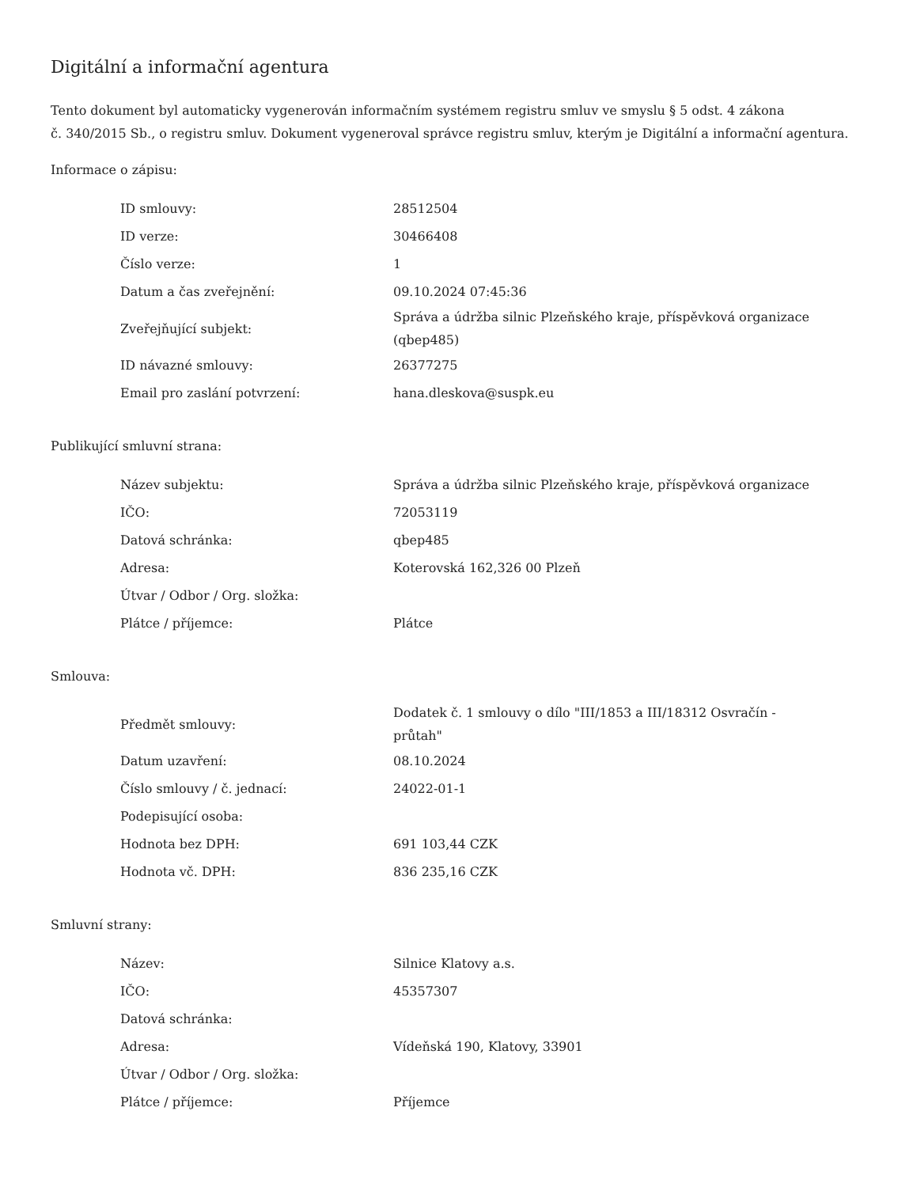Digitální a informační agentura
Tento dokument byl automaticky vygenerován informačním systémem registru smluv ve smyslu § 5 odst. 4 zákona
č. 340/2015 Sb., o registru smluv. Dokument vygeneroval správce registru smluv, kterým je Digitální a informační agentura.
Informace o zápisu:
| ID smlouvy: | 28512504 |
| ID verze: | 30466408 |
| Číslo verze: | 1 |
| Datum a čas zveřejnění: | 09.10.2024 07:45:36 |
| Zveřejňující subjekt: | Správa a údržba silnic Plzeňského kraje, příspěvková organizace (qbep485) |
| ID návazné smlouvy: | 26377275 |
| Email pro zaslání potvrzení: | hana.dleskova@suspk.eu |
Publikující smluvní strana:
| Název subjektu: | Správa a údržba silnic Plzeňského kraje, příspěvková organizace |
| IČO: | 72053119 |
| Datová schránka: | qbep485 |
| Adresa: | Koterovská 162,326 00 Plzeň |
| Útvar / Odbor / Org. složka: | |
| Plátce / příjemce: | Plátce |
Smlouva:
| Předmět smlouvy: | Dodatek č. 1 smlouvy o dílo "III/1853 a III/18312 Osvračín - průtah" |
| Datum uzavření: | 08.10.2024 |
| Číslo smlouvy / č. jednací: | 24022-01-1 |
| Podepisující osoba: | |
| Hodnota bez DPH: | 691 103,44 CZK |
| Hodnota vč. DPH: | 836 235,16 CZK |
Smluvní strany:
| Název: | Silnice Klatovy a.s. |
| IČO: | 45357307 |
| Datová schránka: | |
| Adresa: | Vídeňská 190, Klatovy, 33901 |
| Útvar / Odbor / Org. složka: | |
| Plátce / příjemce: | Příjemce |